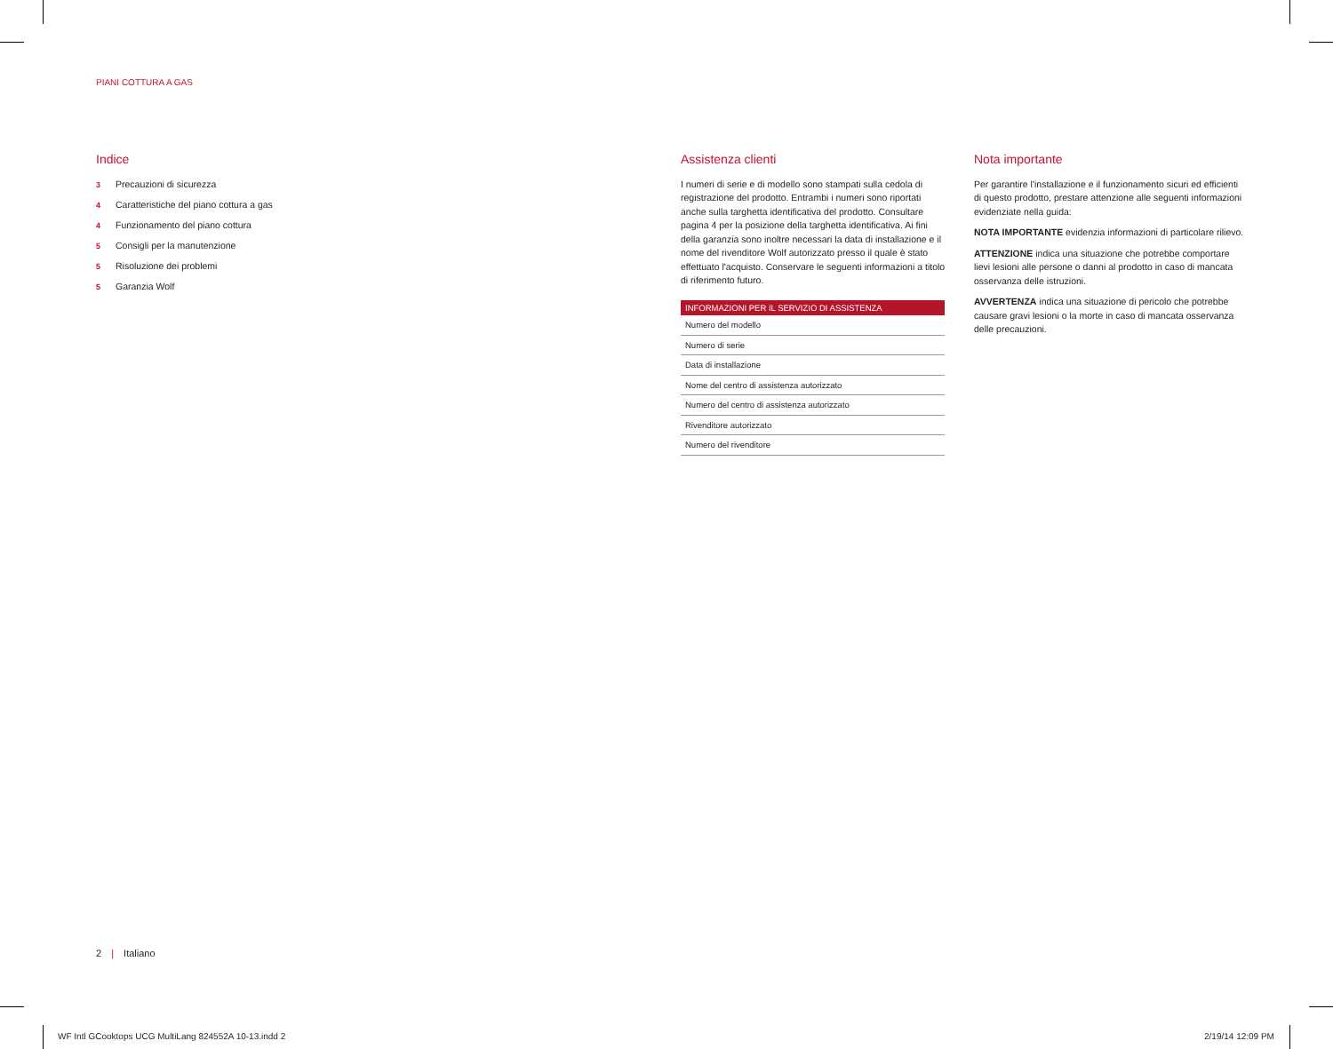PIANI COTTURA A GAS
Indice
3 Precauzioni di sicurezza
4 Caratteristiche del piano cottura a gas
4 Funzionamento del piano cottura
5 Consigli per la manutenzione
5 Risoluzione dei problemi
5 Garanzia Wolf
Assistenza clienti
I numeri di serie e di modello sono stampati sulla cedola di registrazione del prodotto. Entrambi i numeri sono riportati anche sulla targhetta identificativa del prodotto. Consultare pagina 4 per la posizione della targhetta identificativa. Ai fini della garanzia sono inoltre necessari la data di installazione e il nome del rivenditore Wolf autorizzato presso il quale è stato effettuato l'acquisto. Conservare le seguenti informazioni a titolo di riferimento futuro.
| INFORMAZIONI PER IL SERVIZIO DI ASSISTENZA |
| --- |
| Numero del modello |
| Numero di serie |
| Data di installazione |
| Nome del centro di assistenza autorizzato |
| Numero del centro di assistenza autorizzato |
| Rivenditore autorizzato |
| Numero del rivenditore |
Nota importante
Per garantire l'installazione e il funzionamento sicuri ed efficienti di questo prodotto, prestare attenzione alle seguenti informazioni evidenziate nella guida:
NOTA IMPORTANTE evidenzia informazioni di particolare rilievo.
ATTENZIONE indica una situazione che potrebbe comportare lievi lesioni alle persone o danni al prodotto in caso di mancata osservanza delle istruzioni.
AVVERTENZA indica una situazione di pericolo che potrebbe causare gravi lesioni o la morte in caso di mancata osservanza delle precauzioni.
2 | Italiano
WF Intl GCooktops UCG MultiLang 824552A 10-13.indd 2
2/19/14 12:09 PM